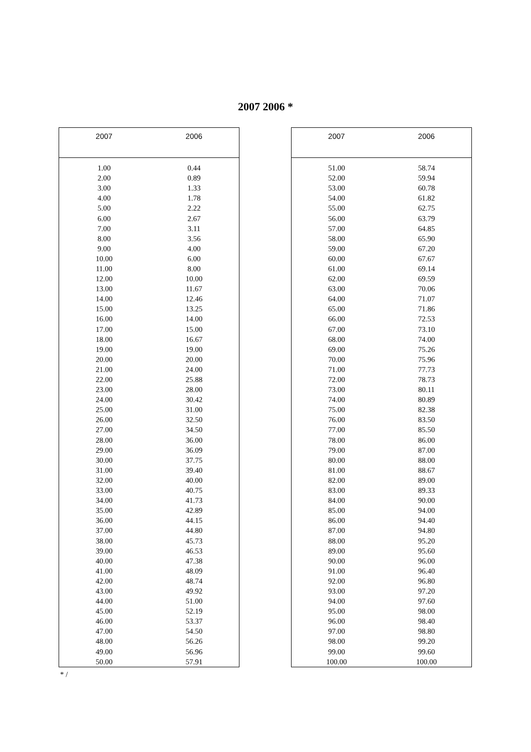2007 2006 *
| 2007 | 2006 |
| --- | --- |
| 1.00 | 0.44 |
| 2.00 | 0.89 |
| 3.00 | 1.33 |
| 4.00 | 1.78 |
| 5.00 | 2.22 |
| 6.00 | 2.67 |
| 7.00 | 3.11 |
| 8.00 | 3.56 |
| 9.00 | 4.00 |
| 10.00 | 6.00 |
| 11.00 | 8.00 |
| 12.00 | 10.00 |
| 13.00 | 11.67 |
| 14.00 | 12.46 |
| 15.00 | 13.25 |
| 16.00 | 14.00 |
| 17.00 | 15.00 |
| 18.00 | 16.67 |
| 19.00 | 19.00 |
| 20.00 | 20.00 |
| 21.00 | 24.00 |
| 22.00 | 25.88 |
| 23.00 | 28.00 |
| 24.00 | 30.42 |
| 25.00 | 31.00 |
| 26.00 | 32.50 |
| 27.00 | 34.50 |
| 28.00 | 36.00 |
| 29.00 | 36.09 |
| 30.00 | 37.75 |
| 31.00 | 39.40 |
| 32.00 | 40.00 |
| 33.00 | 40.75 |
| 34.00 | 41.73 |
| 35.00 | 42.89 |
| 36.00 | 44.15 |
| 37.00 | 44.80 |
| 38.00 | 45.73 |
| 39.00 | 46.53 |
| 40.00 | 47.38 |
| 41.00 | 48.09 |
| 42.00 | 48.74 |
| 43.00 | 49.92 |
| 44.00 | 51.00 |
| 45.00 | 52.19 |
| 46.00 | 53.37 |
| 47.00 | 54.50 |
| 48.00 | 56.26 |
| 49.00 | 56.96 |
| 50.00 | 57.91 |
| 2007 | 2006 |
| --- | --- |
| 51.00 | 58.74 |
| 52.00 | 59.94 |
| 53.00 | 60.78 |
| 54.00 | 61.82 |
| 55.00 | 62.75 |
| 56.00 | 63.79 |
| 57.00 | 64.85 |
| 58.00 | 65.90 |
| 59.00 | 67.20 |
| 60.00 | 67.67 |
| 61.00 | 69.14 |
| 62.00 | 69.59 |
| 63.00 | 70.06 |
| 64.00 | 71.07 |
| 65.00 | 71.86 |
| 66.00 | 72.53 |
| 67.00 | 73.10 |
| 68.00 | 74.00 |
| 69.00 | 75.26 |
| 70.00 | 75.96 |
| 71.00 | 77.73 |
| 72.00 | 78.73 |
| 73.00 | 80.11 |
| 74.00 | 80.89 |
| 75.00 | 82.38 |
| 76.00 | 83.50 |
| 77.00 | 85.50 |
| 78.00 | 86.00 |
| 79.00 | 87.00 |
| 80.00 | 88.00 |
| 81.00 | 88.67 |
| 82.00 | 89.00 |
| 83.00 | 89.33 |
| 84.00 | 90.00 |
| 85.00 | 94.00 |
| 86.00 | 94.40 |
| 87.00 | 94.80 |
| 88.00 | 95.20 |
| 89.00 | 95.60 |
| 90.00 | 96.00 |
| 91.00 | 96.40 |
| 92.00 | 96.80 |
| 93.00 | 97.20 |
| 94.00 | 97.60 |
| 95.00 | 98.00 |
| 96.00 | 98.40 |
| 97.00 | 98.80 |
| 98.00 | 99.20 |
| 99.00 | 99.60 |
| 100.00 | 100.00 |
* /